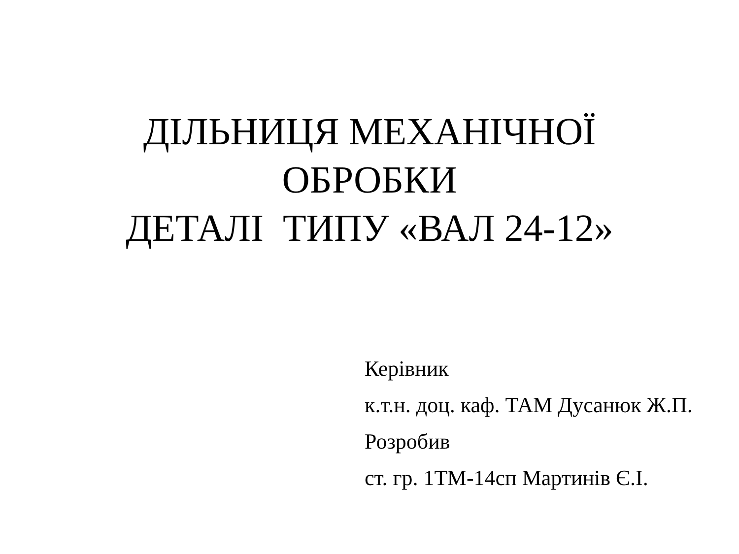ДІЛЬНИЦЯ МЕХАНІЧНОЇ
ОБРОБКИ
ДЕТАЛІ ТИПУ «ВАЛ 24-12»
Керівник
к.т.н. доц. каф. ТАМ Дусанюк Ж.П.
Розробив
ст. гр. 1ТМ-14сп Мартинів Є.І.